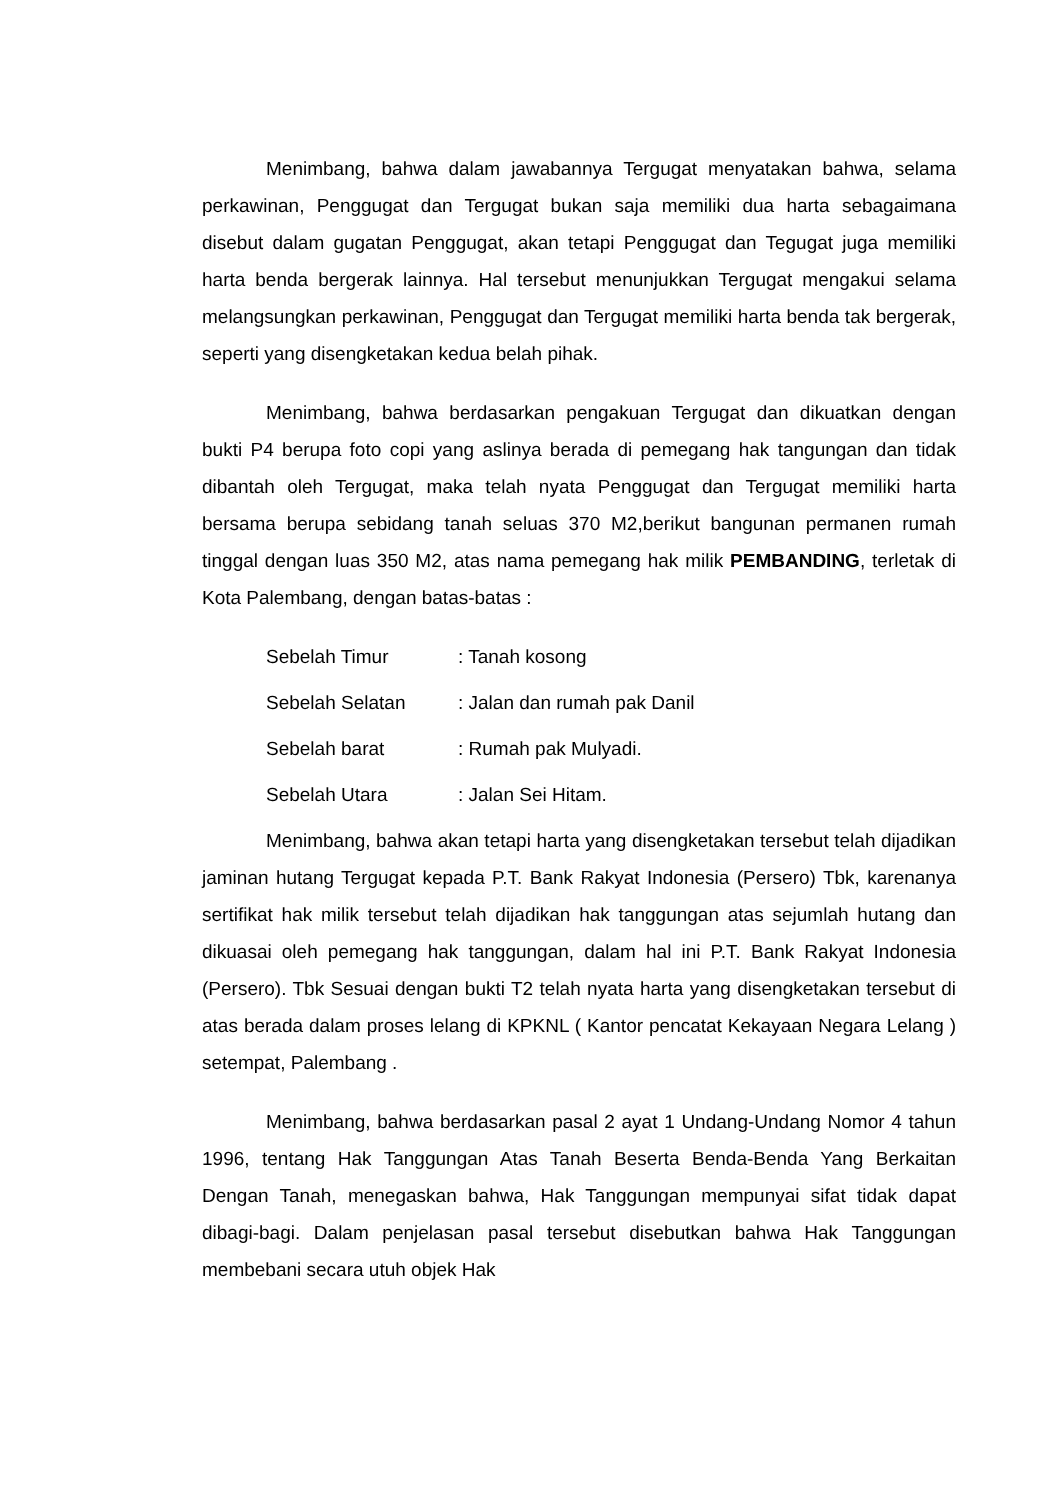Menimbang, bahwa dalam jawabannya Tergugat menyatakan bahwa, selama perkawinan, Penggugat dan Tergugat bukan saja memiliki dua harta sebagaimana disebut dalam gugatan Penggugat, akan tetapi Penggugat dan Tegugat juga memiliki harta benda bergerak lainnya. Hal tersebut menunjukkan Tergugat mengakui selama melangsungkan perkawinan, Penggugat dan Tergugat memiliki harta benda tak bergerak, seperti yang disengketakan kedua belah pihak.
Menimbang, bahwa berdasarkan pengakuan Tergugat dan dikuatkan dengan bukti P4 berupa foto copi yang aslinya berada di pemegang hak tangungan dan tidak dibantah oleh Tergugat, maka telah nyata Penggugat dan Tergugat memiliki harta bersama berupa sebidang tanah seluas 370 M2,berikut bangunan permanen rumah tinggal dengan luas 350 M2, atas nama pemegang hak milik PEMBANDING, terletak di Kota Palembang, dengan batas-batas :
| Sebelah Timur | : Tanah kosong |
| Sebelah Selatan | : Jalan dan rumah pak Danil |
| Sebelah barat | : Rumah pak Mulyadi. |
| Sebelah Utara | : Jalan Sei Hitam. |
Menimbang, bahwa akan tetapi harta yang disengketakan tersebut telah dijadikan jaminan hutang Tergugat kepada P.T. Bank Rakyat Indonesia (Persero) Tbk, karenanya sertifikat hak milik tersebut telah dijadikan hak tanggungan atas sejumlah hutang dan dikuasai oleh pemegang hak tanggungan, dalam hal ini P.T. Bank Rakyat Indonesia (Persero). Tbk Sesuai dengan bukti T2 telah nyata harta yang disengketakan tersebut di atas berada dalam proses lelang di KPKNL ( Kantor pencatat Kekayaan Negara Lelang ) setempat, Palembang .
Menimbang, bahwa berdasarkan pasal 2 ayat 1 Undang-Undang Nomor 4 tahun 1996, tentang Hak Tanggungan Atas Tanah Beserta Benda-Benda Yang Berkaitan Dengan Tanah, menegaskan bahwa, Hak Tanggungan mempunyai sifat tidak dapat dibagi-bagi. Dalam penjelasan pasal tersebut disebutkan bahwa Hak Tanggungan membebani secara utuh objek Hak